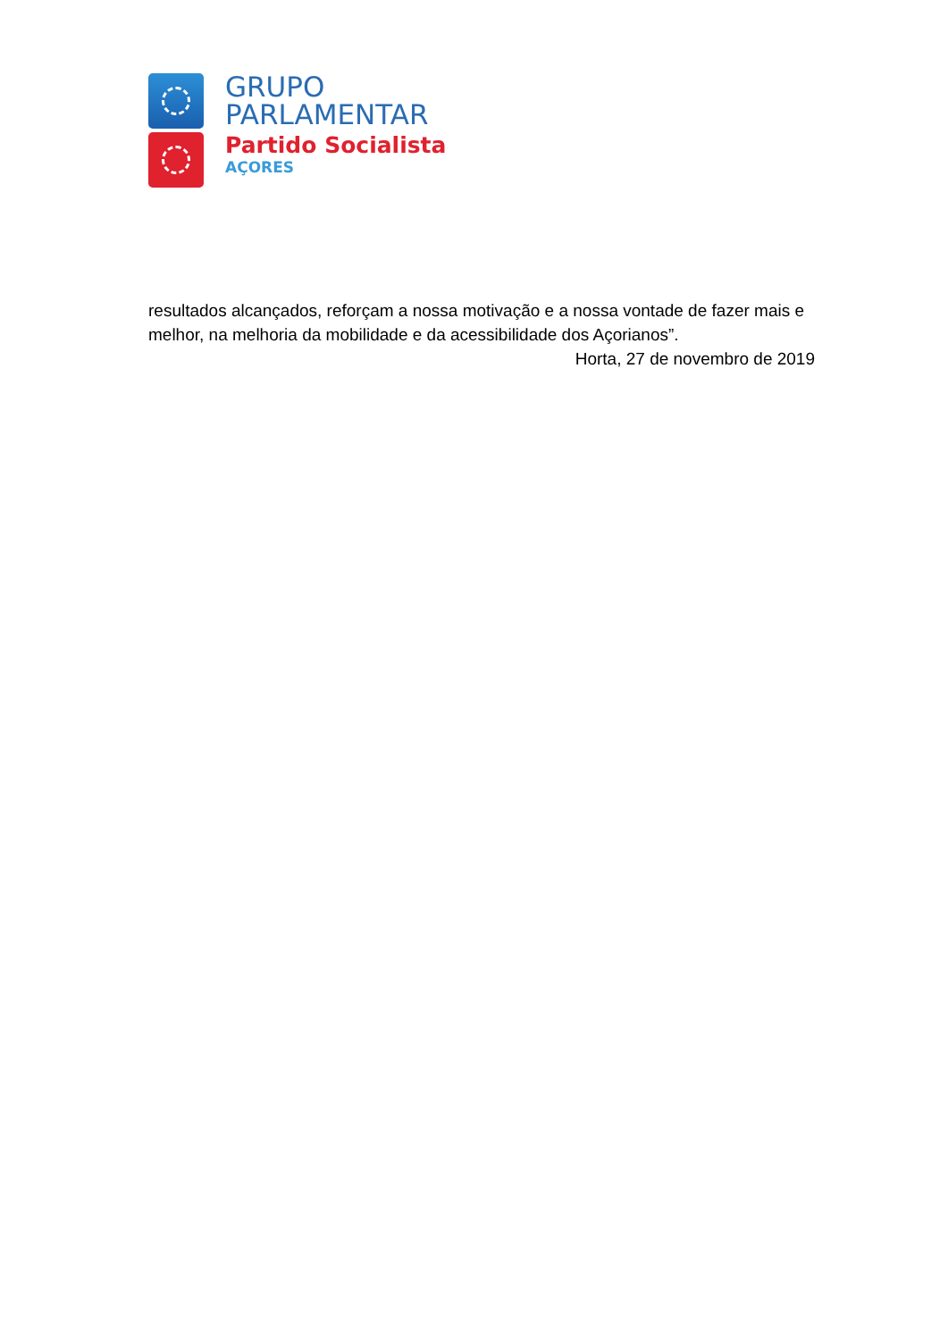GRUPO
PARLAMENTAR
Partido Socialista
AÇORES
resultados alcançados, reforçam a nossa motivação e a nossa vontade de fazer mais e melhor, na melhoria da mobilidade e da acessibilidade dos Açorianos”.
Horta, 27 de novembro de 2019